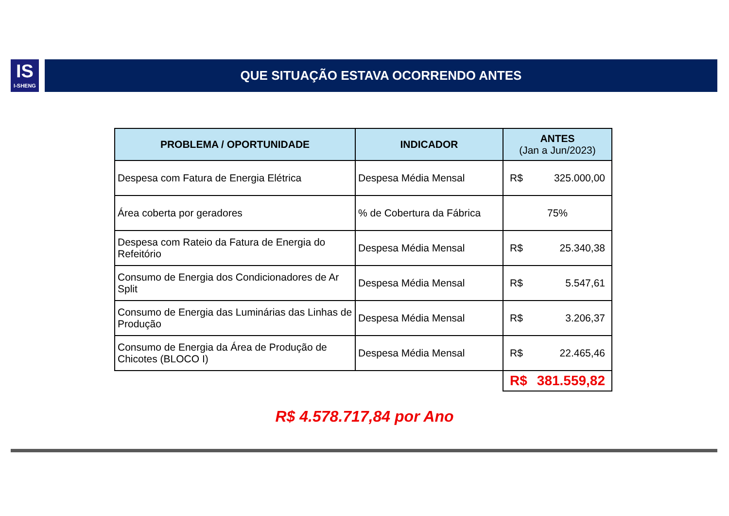IS
I-SHENG
QUE SITUAÇÃO ESTAVA OCORRENDO ANTES
| PROBLEMA / OPORTUNIDADE | INDICADOR | ANTES (Jan a Jun/2023) |
| --- | --- | --- |
| Despesa com Fatura de Energia Elétrica | Despesa Média Mensal | R$ 325.000,00 |
| Área coberta por geradores | % de Cobertura da Fábrica | 75% |
| Despesa com Rateio da Fatura de Energia do Refeitório | Despesa Média Mensal | R$ 25.340,38 |
| Consumo de Energia dos Condicionadores de Ar Split | Despesa Média Mensal | R$ 5.547,61 |
| Consumo de Energia das Luminárias das Linhas de Produção | Despesa Média Mensal | R$ 3.206,37 |
| Consumo de Energia da Área de Produção de Chicotes (BLOCO I) | Despesa Média Mensal | R$ 22.465,46 |
| | | R$ 381.559,82 |
R$ 4.578.717,84 por Ano